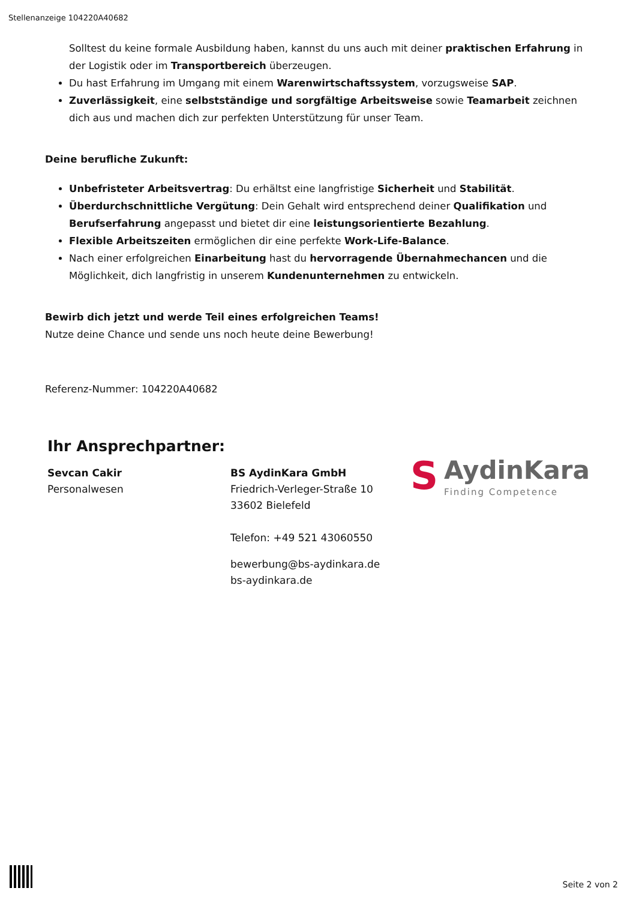Stellenanzeige 104220A40682
Solltest du keine formale Ausbildung haben, kannst du uns auch mit deiner praktischen Erfahrung in der Logistik oder im Transportbereich überzeugen.
Du hast Erfahrung im Umgang mit einem Warenwirtschaftssystem, vorzugsweise SAP.
Zuverlässigkeit, eine selbstständige und sorgfältige Arbeitsweise sowie Teamarbeit zeichnen dich aus und machen dich zur perfekten Unterstützung für unser Team.
Deine berufliche Zukunft:
Unbefristeter Arbeitsvertrag: Du erhältst eine langfristige Sicherheit und Stabilität.
Überdurchschnittliche Vergütung: Dein Gehalt wird entsprechend deiner Qualifikation und Berufserfahrung angepasst und bietet dir eine leistungsorientierte Bezahlung.
Flexible Arbeitszeiten ermöglichen dir eine perfekte Work-Life-Balance.
Nach einer erfolgreichen Einarbeitung hast du hervorragende Übernahmechancen und die Möglichkeit, dich langfristig in unserem Kundenunternehmen zu entwickeln.
Bewirb dich jetzt und werde Teil eines erfolgreichen Teams!
Nutze deine Chance und sende uns noch heute deine Bewerbung!
Referenz-Nummer: 104220A40682
Ihr Ansprechpartner:
Sevcan Cakir
Personalwesen
BS AydinKara GmbH
Friedrich-Verleger-Straße 10
33602 Bielefeld
Telefon: +49 521 43060550
bewerbung@bs-aydinkara.de
bs-aydinkara.de
S
AydinKara
Finding Competence
Seite 2 von 2